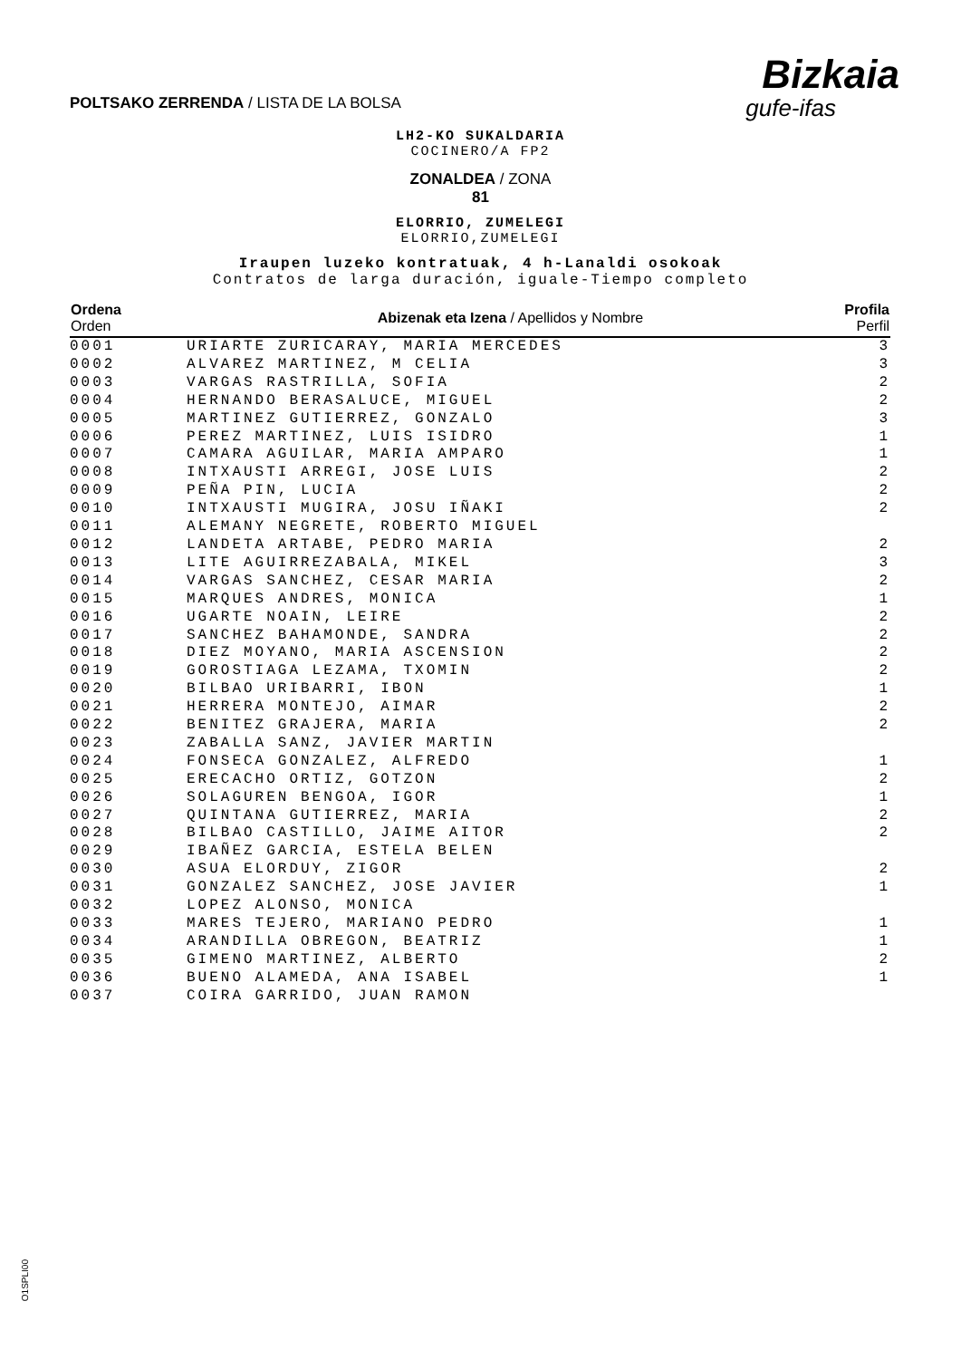POLTSAKO ZERRENDA / LISTA DE LA BOLSA
Bizkaia
gufe-ifas
LH2-KO SUKALDARIA
COCINERO/A FP2
ZONALDEA / ZONA
81
ELORRIO, ZUMELEGI
ELORRIO,ZUMELEGI
Iraupen luzeko kontratuak, 4 h-Lanaldi osokoak
Contratos de larga duración, iguale-Tiempo completo
| Ordena Orden | Abizenak eta Izena / Apellidos y Nombre | Profila Perfil |
| --- | --- | --- |
| 0001 | URIARTE ZURICARAY, MARIA MERCEDES | 3 |
| 0002 | ALVAREZ MARTINEZ, M CELIA | 3 |
| 0003 | VARGAS RASTRILLA, SOFIA | 2 |
| 0004 | HERNANDO BERASALUCE, MIGUEL | 2 |
| 0005 | MARTINEZ GUTIERREZ, GONZALO | 3 |
| 0006 | PEREZ MARTINEZ, LUIS ISIDRO | 1 |
| 0007 | CAMARA AGUILAR, MARIA AMPARO | 1 |
| 0008 | INTXAUSTI ARREGI, JOSE LUIS | 2 |
| 0009 | PEÑA PIN, LUCIA | 2 |
| 0010 | INTXAUSTI MUGIRA, JOSU IÑAKI | 2 |
| 0011 | ALEMANY NEGRETE, ROBERTO MIGUEL | |
| 0012 | LANDETA ARTABE, PEDRO MARIA | 2 |
| 0013 | LITE AGUIRREZABALA, MIKEL | 3 |
| 0014 | VARGAS SANCHEZ, CESAR MARIA | 2 |
| 0015 | MARQUES ANDRES, MONICA | 1 |
| 0016 | UGARTE NOAIN, LEIRE | 2 |
| 0017 | SANCHEZ BAHAMONDE, SANDRA | 2 |
| 0018 | DIEZ MOYANO, MARIA ASCENSION | 2 |
| 0019 | GOROSTIAGA LEZAMA, TXOMIN | 2 |
| 0020 | BILBAO URIBARRI, IBON | 1 |
| 0021 | HERRERA MONTEJO, AIMAR | 2 |
| 0022 | BENITEZ GRAJERA, MARIA | 2 |
| 0023 | ZABALLA SANZ, JAVIER MARTIN | |
| 0024 | FONSECA GONZALEZ, ALFREDO | 1 |
| 0025 | ERECACHO ORTIZ, GOTZON | 2 |
| 0026 | SOLAGUREN BENGOA, IGOR | 1 |
| 0027 | QUINTANA GUTIERREZ, MARIA | 2 |
| 0028 | BILBAO CASTILLO, JAIME AITOR | 2 |
| 0029 | IBAÑEZ GARCIA, ESTELA BELEN | |
| 0030 | ASUA ELORDUY, ZIGOR | 2 |
| 0031 | GONZALEZ SANCHEZ, JOSE JAVIER | 1 |
| 0032 | LOPEZ ALONSO, MONICA | |
| 0033 | MARES TEJERO, MARIANO PEDRO | 1 |
| 0034 | ARANDILLA OBREGON, BEATRIZ | 1 |
| 0035 | GIMENO MARTINEZ, ALBERTO | 2 |
| 0036 | BUENO ALAMEDA, ANA ISABEL | 1 |
| 0037 | COIRA GARRIDO, JUAN RAMON | |
O1SPLI00